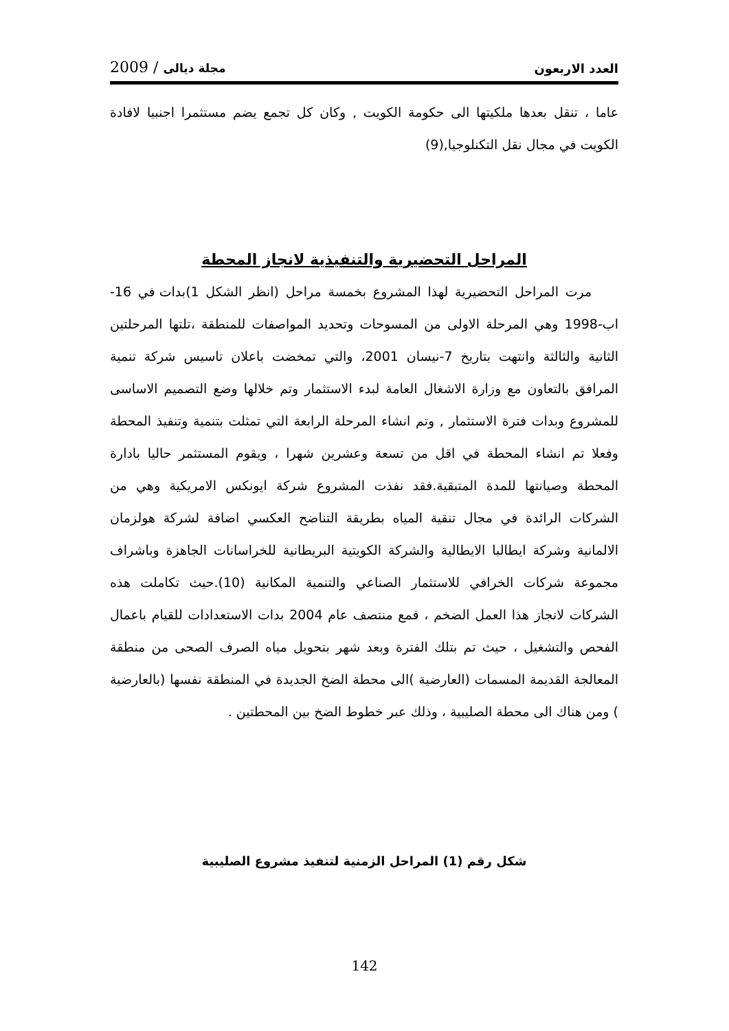العدد الاربعون 2009 / مجلة ديالى
عاما ، تنقل بعدها ملكيتها الى حكومة الكويت , وكان كل تجمع يضم مستثمرا اجنبيا لافادة الكويت في مجال نقل التكنلوجيا,(9)
المراحل التحضيرية والتنفيذية لانجاز المحطة
مرت المراحل التحضيرية لهذا المشروع بخمسة مراحل (انظر الشكل 1)بدات في 16-اب-1998 وهي المرحلة الاولى من المسوحات وتحديد المواصفات للمنطقة ،تلتها المرحلتين الثانية والثالثة وانتهت بتاريخ 7-نيسان 2001، والتي تمخضت باعلان تاسيس شركة تنمية المرافق بالتعاون مع وزارة الاشغال العامة لبدء الاستثمار وتم خلالها وضع التصميم الاساسى للمشروع وبدات فترة الاستثمار , وتم انشاء المرحلة الرابعة التي تمثلت بتنمية وتنفيذ المحطة وفعلا تم انشاء المحطة في اقل من تسعة وعشرين شهرا ، ويقوم المستثمر حاليا بادارة المحطة وصيانتها للمدة المتبقية.فقد نفذت المشروع شركة ايونكس الامريكية وهي من الشركات الرائدة في مجال تنقية المياه بطريقة التناضح العكسي اضافة لشركة هولزمان الالمانية وشركة ايطالبا الايطالية والشركة الكويتية البريطانية للخراسانات الجاهزة وباشراف مجموعة شركات الخرافي للاستثمار الصناعي والتنمية المكانية (10).حيث تكاملت هذه الشركات لانجاز هذا العمل الضخم ، فمع منتصف عام 2004 بدات الاستعدادات للقيام باعمال الفحص والتشغيل ، حيث تم بتلك الفترة وبعد شهر بتحويل مياه الصرف الصحى من منطقة المعالجة القديمة المسمات (العارضية )الى محطة الضخ الجديدة في المنطقة نفسها (بالعارضية ) ومن هناك الى محطة الصليبية ، وذلك عبر خطوط الضخ بين المحطتين .
شكل رقم (1) المراحل الزمنية لتنفيذ مشروع الصليبية
142